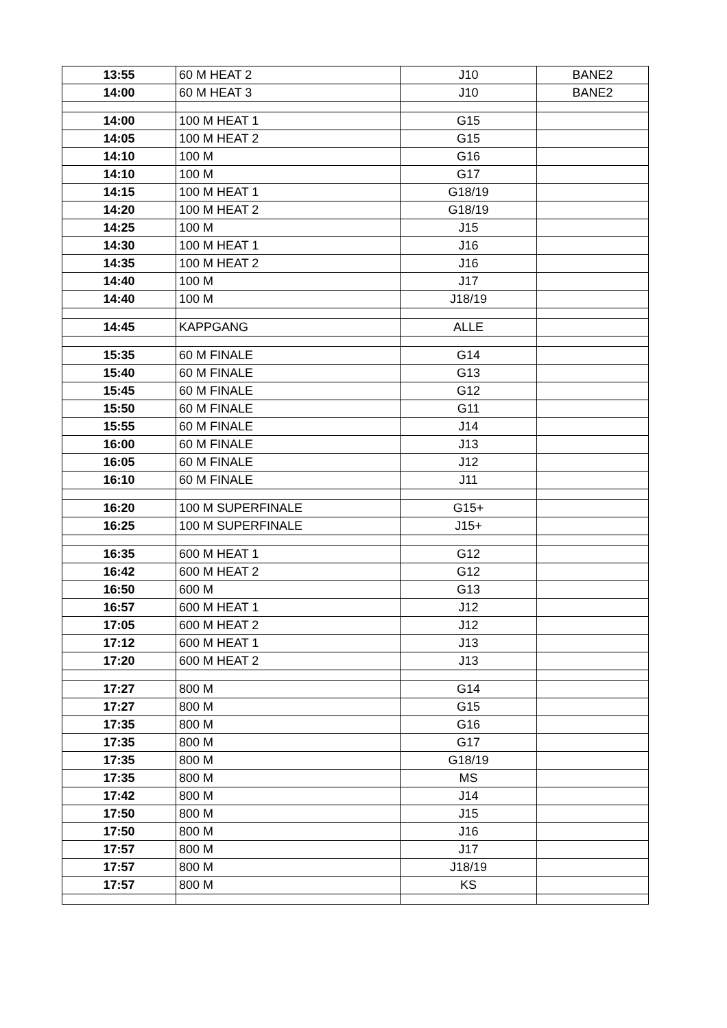| 13:55 | 60 M HEAT 2 | J10 | BANE2 |
| 14:00 | 60 M HEAT 3 | J10 | BANE2 |
| 14:00 | 100 M HEAT 1 | G15 | |
| 14:05 | 100 M HEAT 2 | G15 | |
| 14:10 | 100 M | G16 | |
| 14:10 | 100 M | G17 | |
| 14:15 | 100 M HEAT 1 | G18/19 | |
| 14:20 | 100 M HEAT 2 | G18/19 | |
| 14:25 | 100 M | J15 | |
| 14:30 | 100 M HEAT 1 | J16 | |
| 14:35 | 100 M HEAT 2 | J16 | |
| 14:40 | 100 M | J17 | |
| 14:40 | 100 M | J18/19 | |
| 14:45 | KAPPGANG | ALLE | |
| 15:35 | 60 M FINALE | G14 | |
| 15:40 | 60 M FINALE | G13 | |
| 15:45 | 60 M FINALE | G12 | |
| 15:50 | 60 M FINALE | G11 | |
| 15:55 | 60 M FINALE | J14 | |
| 16:00 | 60 M FINALE | J13 | |
| 16:05 | 60 M FINALE | J12 | |
| 16:10 | 60 M FINALE | J11 | |
| 16:20 | 100 M SUPERFINALE | G15+ | |
| 16:25 | 100 M SUPERFINALE | J15+ | |
| 16:35 | 600 M HEAT 1 | G12 | |
| 16:42 | 600 M HEAT 2 | G12 | |
| 16:50 | 600 M | G13 | |
| 16:57 | 600 M HEAT 1 | J12 | |
| 17:05 | 600 M HEAT 2 | J12 | |
| 17:12 | 600 M HEAT 1 | J13 | |
| 17:20 | 600 M HEAT 2 | J13 | |
| 17:27 | 800 M | G14 | |
| 17:27 | 800 M | G15 | |
| 17:35 | 800 M | G16 | |
| 17:35 | 800 M | G17 | |
| 17:35 | 800 M | G18/19 | |
| 17:35 | 800 M | MS | |
| 17:42 | 800 M | J14 | |
| 17:50 | 800 M | J15 | |
| 17:50 | 800 M | J16 | |
| 17:57 | 800 M | J17 | |
| 17:57 | 800 M | J18/19 | |
| 17:57 | 800 M | KS | |